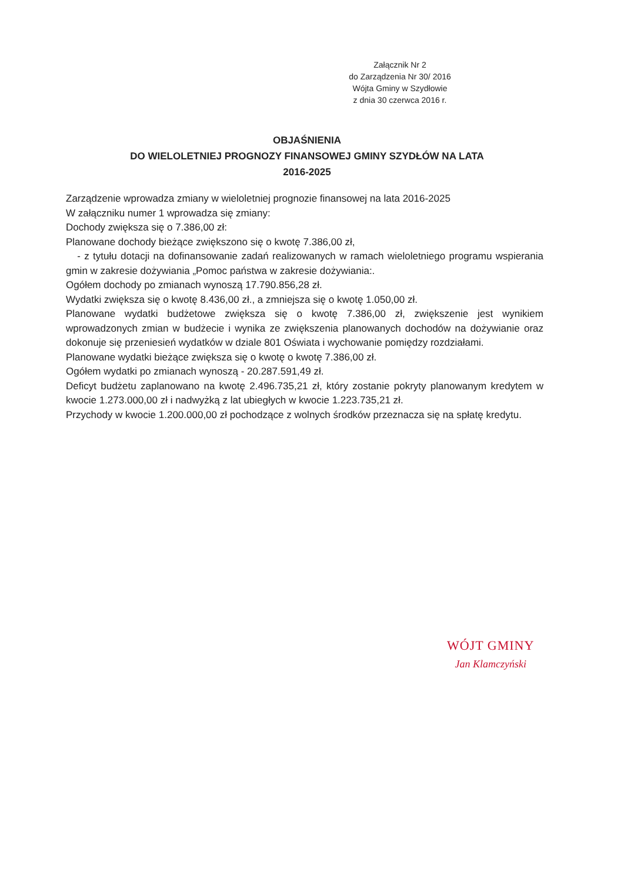Załącznik Nr 2
do Zarządzenia Nr 30/ 2016
Wójta Gminy w Szydłowie
z dnia 30 czerwca 2016 r.
OBJAŚNIENIA
DO WIELOLETNIEJ PROGNOZY FINANSOWEJ GMINY SZYDŁÓW NA LATA
2016-2025
Zarządzenie wprowadza zmiany w wieloletniej prognozie finansowej na lata 2016-2025
W załączniku numer 1 wprowadza się zmiany:
Dochody zwiększa się o 7.386,00 zł:
Planowane dochody bieżące zwiększono się o kwotę 7.386,00 zł,
- z tytułu dotacji na dofinansowanie zadań realizowanych w ramach wieloletniego programu wspierania gmin w zakresie dożywiania „Pomoc państwa w zakresie dożywiania:.
Ogółem dochody po zmianach wynoszą 17.790.856,28 zł.
Wydatki zwiększa się o kwotę 8.436,00 zł., a zmniejsza się o kwotę 1.050,00 zł.
Planowane wydatki budżetowe zwiększa się o kwotę 7.386,00 zł, zwiększenie jest wynikiem wprowadzonych zmian w budżecie i wynika ze zwiększenia planowanych dochodów na dożywianie oraz dokonuje się przeniesień wydatków w dziale 801 Oświata i wychowanie pomiędzy rozdziałami.
Planowane wydatki bieżące zwiększa się o kwotę o kwotę 7.386,00 zł.
Ogółem wydatki po zmianach wynoszą - 20.287.591,49 zł.
Deficyt budżetu zaplanowano na kwotę 2.496.735,21 zł, który zostanie pokryty planowanym kredytem w kwocie 1.273.000,00 zł i nadwyżką z lat ubiegłych w kwocie 1.223.735,21 zł.
Przychody w kwocie 1.200.000,00 zł pochodzące z wolnych środków przeznacza się na spłatę kredytu.
WÓJT GMINY
Jan Klamczyński